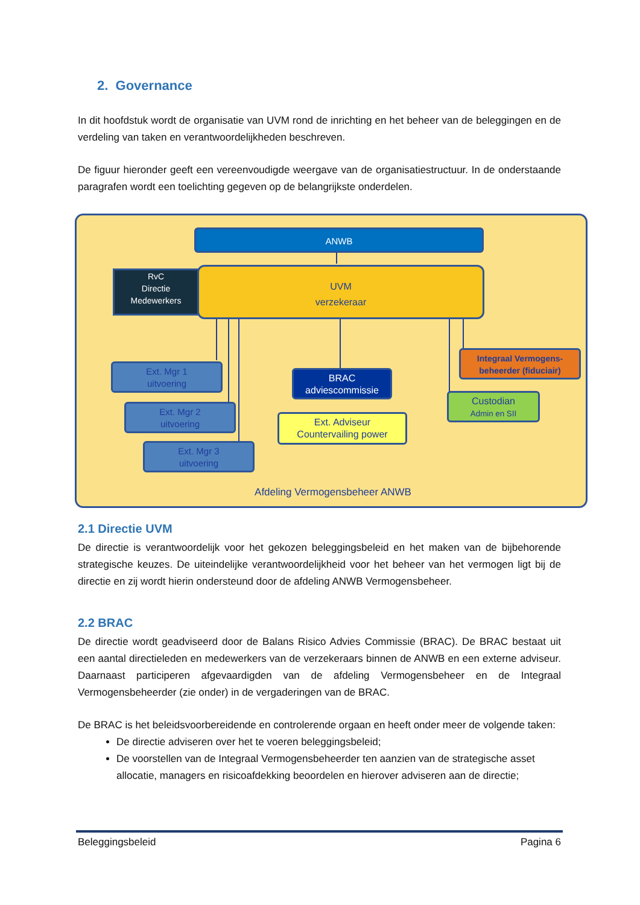2. Governance
In dit hoofdstuk wordt de organisatie van UVM rond de inrichting en het beheer van de beleggingen en de verdeling van taken en verantwoordelijkheden beschreven.
De figuur hieronder geeft een vereenvoudigde weergave van de organisatiestructuur. In de onderstaande paragrafen wordt een toelichting gegeven op de belangrijkste onderdelen.
ANWB
RvC
Directie
Medewerkers
UVM
verzekeraar
Ext. Mgr 1
uitvoering
Ext. Mgr 2
uitvoering
Ext. Mgr 3
uitvoering
BRAC
adviescommissie
Ext. Adviseur
Countervailing power
Integraal Vermogens-
beheerder (fiduciair)
Custodian
Admin en SII
Afdeling Vermogensbeheer ANWB
2.1 Directie UVM
De directie is verantwoordelijk voor het gekozen beleggingsbeleid en het maken van de bijbehorende strategische keuzes. De uiteindelijke verantwoordelijkheid voor het beheer van het vermogen ligt bij de directie en zij wordt hierin ondersteund door de afdeling ANWB Vermogensbeheer.
2.2 BRAC
De directie wordt geadviseerd door de Balans Risico Advies Commissie (BRAC). De BRAC bestaat uit een aantal directieleden en medewerkers van de verzekeraars binnen de ANWB en een externe adviseur. Daarnaast participeren afgevaardigden van de afdeling Vermogensbeheer en de Integraal Vermogensbeheerder (zie onder) in de vergaderingen van de BRAC.
De BRAC is het beleidsvoorbereidende en controlerende orgaan en heeft onder meer de volgende taken:
De directie adviseren over het te voeren beleggingsbeleid;
De voorstellen van de Integraal Vermogensbeheerder ten aanzien van de strategische asset allocatie, managers en risicoafdekking beoordelen en hierover adviseren aan de directie;
Beleggingsbeleid Pagina 6